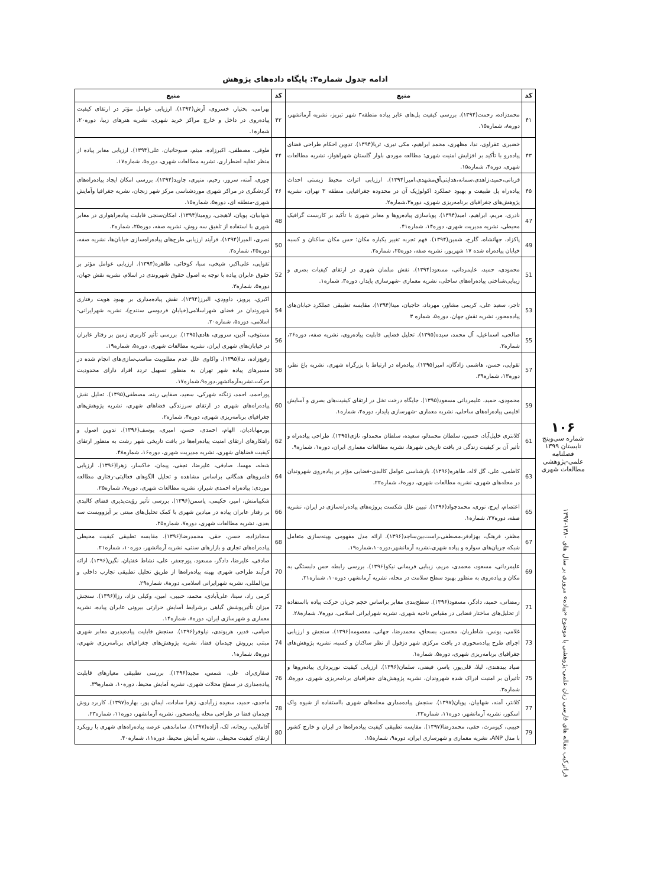ادامه جدول شماره۳: پایگاه داده‌های پژوهش
| کد | منبع | کد | منبع |
| --- | --- | --- | --- |
| ۴۱ | محمدزاده، رحمت(۱۳۹۴). بررسی کیفیت پل‌های عابر پیاده منطقه۳ شهر تبریز، نشریه آرمانشهر، دوره۸، شماره۱۵. | ۴۲ | بهرامی، بختیار، خسروی، آرش(۱۳۹۴). ارزیابی عوامل مؤثر در ارتقای کیفیت پیاده‌روی در داخل و خارج مراکز خرید شهری، نشریه هنرهای زیبا، دوره۲۰، شماره۱. |
| ۴۳ | خضیری عفراوی، ندا، مظهری، محمد ابراهیم، مکی نیری، ثریا(۱۳۹۴). تدوین احکام طراحی فضای پیاده‌رو با تأکید بر افزایش امنیت شهری: مطالعه موردی بلوار گلستان شهراهواز، نشریه مطالعات شهری، دوره۴، شماره۱۵. | ۴۴ | طوقی، مصطفی، اکبرزاده، میثم، صبوحانیان، علی(۱۳۹۴). ارزیابی معابر پیاده از منظر تخلیه اضطراری، نشریه مطالعات شهری، دوره۵، شماره۱۷. |
| ۴۵ | قربانی،حمید،زاهدی،سمانه،هدایتی‌آق‌مشهدی،امیر(۱۳۹۴). ارزیابی اثرات محیط زیستی احداث پیاده‌راه پل طبیعت و بهبود عملکرد اکولوژیک آن در محدوده جغرافیایی منطقه ۳ تهران، نشریه پژوهش‌های جغرافیای برنامه‌ریزی شهری، دوره۳،شماره۲. | ۴۶ | جوری، آمنه، سرور، رحیم، منیری، جاوید(۱۳۹۴). بررسی امکان ایجاد پیاده‌راه‌های گردشگری در مراکز شهری موردشناسی مرکز شهر زنجان، نشریه جغرافیا وآمایش شهری-منطقه ای، دوره۵، شماره۱۵. |
| 47 | نادری، مریم، ابراهیم، امید(۱۳۹۴). پویاسازی پیاده‌روها و معابر شهری با تأکید بر کاربست گرافیک محیطی، نشریه مدیریت شهری، دوره۱۴، شماره۴۱. | 48 | شهابیان، پویان، لاهیجی، رومینا(۱۳۹۴). امکان‌سنجی قابلیت پیاده‌راهواری در معابر شهري با استفاده از تلفیق سه روش، نشریه صفه، دوره۲۵، شماره۲. |
| 49 | پاکزاد، جهانشاه، گلرخ، شمین(۱۳۹۴). فهم تجربه تغییر یکباره مکان؛ حس مکان ساکنان و کسبه خیابان پیاده‌راه شده ۱۷ شهریور، نشریه صفه، دوره۲۵، شماره۳. | 50 | نصری، المیرا(۱۳۹۴). فرآیند ارزیابی طرح‌های پیاده‌راه‌سازی خیابان‌ها، نشریه صفه، دوره۲۵، شماره۳. |
| 51 | محمودی، حمید، علیمردانی، مسعود(۱۳۹۴). نقش مبلمان شهری در ارتقای کیفیات بصری و زیبایی‌شناختی پیاده‌راه‌های ساحلی، نشریه معماری -شهرسازی پایدار، دوره۳، شماره۱. | 52 | تقوایی، علی‌اکبر، شیخی، سبا، کوخائی، طاهره(۱۳۹۴). ارزیابی عوامل مؤثر بر حقوق عابران پیاده با توجه به اصول حقوق شهروندی در اسلام، نشریه نقش جهان، دوره۵، شماره۳. |
| 53 | تاجر، سعید علی، کریمی مشاور، مهرداد، حاجیان، مینا(۱۳۹۴). مقایسه تطبیقی عملکرد خیابان‌های پیاده‌محور، نشریه نقش جهان، دوره۵، شماره ۳ | 54 | اکبري، پرويز، داوودي، البرز(۱۳۹۴). نقش پیاده‌مداری بر بهبود هویت رفتاری شهروندان در فضای شهراسلامی(خیابان فردوسی سنندج)، نشریه شهرایرانی-اسلامی، دوره۵، شماره۲۰. |
| 55 | صالحی، اسماعیل، آل محمد، سیده(۱۳۹۵). تحلیل فضایی قابلیت پیاده‌روی، نشریه صفه، دوره۲۶، شماره۳. | 56 | مستوفی، آذین، سروری، هادی(۱۳۹۵). بررسی تأثیر کاربری زمین بر رفتار عابران در خیابان‌های شهری ایران، نشریه مطالعات شهری، دوره۵، شماره۱۹. |
| 57 | تقوایی، حسن، هاشمی زادگان، امیر(۱۳۹۵). پیاده‌راه در ارتباط با بزرگراه شهری، نشریه باغ نظر، دوره۱۳، شماره۳۹. | 58 | رفیع‌زاده، ندا(۱۳۹۵). واکاوی علل عدم مطلوبیت مناسب‌سازی‌های انجام شده در مسیرهای پیاده شهر تهران به منظور تسهیل تردد افراد دارای محدودیت حرکت،نشریه‌آرمانشهر،دوره۹،شماره۱۷. |
| 59 | محمودی، حمید، علیمردانی مسعود(۱۳۹۵). جایگاه درخت نخل در ارتقای کیفیت‌های بصری و آسایش اقلیمی پیاده‌راه‌های ساحلی، نشریه معماری -شهرسازی پایدار، دوره۴، شماره۱. | 60 | پوراحمد، احمد، زنگنه شهرکی، سعید، صفایی رینه، مصطفی(۱۳۹۵). تحلیل نقش پیاده‌راه‌های شهری در ارتقای سرزندگی فضاهای شهری، نشریه پژوهش‌های جغرافیای برنامه‌ریزی شهری، دوره۴، شماره۲. |
| 61 | کلانتری خلیل‌آباد، حسین، سلطان محمدلو، سعیده، سلطان محمدلو، نازی(۱۳۹۵). طراحی پیاده‌راه و تأثیر آن بر کیفیت زندگی در بافت تاریخی شهرها، نشریه مطالعات معماری ایران، دوره۱، شماره۹. | 62 | پورمهابادیان، الهام، احمدی، حسن، امیری، یوسف(۱۳۹۶). تدوین اصول و راهکارهای ارتقای امنیت پیاده‌راه‌ها در بافت تاریخی شهر رشت به منظور ارتقای کیفیت فضاهای شهری، نشریه مدیریت شهری، دوره۱۶، شماره۴۸. |
| 63 | کاظمی، علی، گل لاله، طاهره(۱۳۹۶). بازشناسی عوامل کالبدی-فضایی مؤثر بر پیاده‌روی شهروندان در محله‌های شهری، نشریه مطالعات شهری، دوره۶، شماره۲۲. | 64 | شعله، مهسا، صادقی، علیرضا، نجفی، پیمان، خاکسار، زهرا(۱۳۹۶). ارزیابی قلمروهای همگانی براساس مشاهده و تحلیل الگوهای فعالیتی-رفتاری مطالعه موردی: پیاده‌راه احمدی شیراز، نشریه مطالعات شهری، دوره۷، شماره۲۵. |
| 65 | اعتصام، ایرج، نوری، محمدجواد(۱۳۹۶). تبیین علل شکست پروژه‌های پیاده‌راه‌سازی در ایران، نشریه صفه، دوره۲۷، شماره۱. | 66 | شکیبامنش، امیر، حکیمی، یاسمن(۱۳۹۶). بررسی تأثیر رؤیت‌پذیری فضای کالبدی بر رفتار عابران پیاده در میادین شهری با کمک تحلیل‌های مبتنی بر آیزوویست سه بعدی، نشریه مطالعات شهری، دوره۷، شماره۲۵. |
| 67 | مظفر، فرهنگ، بهزادفر،مصطفی،راست‌بین‌ساجد(۱۳۹۶). ارائه مدل مفهومی بهینه‌سازی متعامل شبکه جریان‌های سواره و پیاده شهری،نشریه آرمانشهر،دوره۱۰،شماره۱۹. | 68 | سجادزاده، حسن، حقی، محمدرضا(۱۳۹۶). مقایسه تطبیقی کیفیت محیطی پیاده‌راه‌های تجاری و بازارهای سنتی، نشریه آرمانشهر، دوره۱۰، شماره۲۱. |
| 69 | علیمردانی، مسعود، محمدی، مریم، زیبایی فریمانی نیکو(۱۳۹۶). بررسی رابطه حس دلبستگی به مکان و پیاده‌روی به منظور بهبود سطح سلامت در محله، نشریه آرمانشهر، دوره۱۰، شماره۲۱. | 70 | صادقی، علیرضا، دادگر، مسعود، پورجعفر، علی، نشاط عفتیان، نگین(۱۳۹۶). ارائه فرآیند طراحی شهری بهینه پیاده‌راه‌ها از طریق تحلیل تطبیقی تجارب داخلی و بین‌المللی، نشریه شهرایرانی اسلامی، دوره۸، شماره۲۹. |
| 71 | رمضانی، حمید، دادگر، مسعود(۱۳۹۶). سطح‌بندی معابر براساس حجم جریان حرکت پیاده بااستفاده از تحلیل‌های ساختار فضایی در مقیاس ناحیه شهری، نشریه شهرایرانی اسلامی، دوره۷. شماره۲۸. | 72 | کرمی راد، سینا، علی‌آبادی، محمد، حبیبی، امین، وکیلی نژاد، رزا(۱۳۹۶). سنجش میزان تأثیرپوشش گیاهی برشرایط آسایش حرارتی بیرونی عابران پیاده، نشریه معماری و شهرسازی ایران، دوره۸، شماره۱۴. |
| 73 | غلامی، یونس، شاطریان، محسن، بسحاق، محمدرضا، جهانی، معصومه(۱۳۹۶). سنجش و ارزیابی اجرای طرح پیاده‌محوری در بافت مرکزی شهر دزفول از نظر ساکنان و کسبه، نشریه پژوهش‌های جغرافیای برنامه‌ریزی شهری، دوره۵. شماره۱. | 74 | صیامی، قدیر، هریوندی، نیلوفر(۱۳۹۶). سنجش قابلیت پیاده‌پذیری معابر شهری مبتنی برروش چیدمان فضا، نشریه پژوهش‌های جغرافیای برنامه‌ریزی شهری، دوره۵. شماره۱. |
| 75 | صیاد بیدهندی، لیلا، قلی‌پور، یاسر، فیضی، سلمان(۱۳۹۶). ارزیابی کیفیت نورپردازی پیاده‌روها و تأثیرآن بر امنیت ادراک شده شهروندان، نشریه پژوهش‌های جغرافیای برنامه‌ریزی شهری، دوره۵. شماره۳. | 76 | صفاری‌راد، علی، شمس، مجید(۱۳۹۶). بررسی تطبیقی معیارهای قابلیت پیاده‌مداری در سطح محلات شهری، نشریه آمایش محیط، دوره۱۰، شماره۳۹. |
| 77 | کلانتر، آمنه، شهابیان، پویان(۱۳۹۷). سنجش پیاده‌مداری محله‌های شهری بااستفاده از شیوه واک اسکور، نشریه آرمانشهر، دوره۱۱، شماره۲۳. | 78 | ماجدی، حمید، سعیده زرآبادی، زهرا سادات، ایمان پور، بهاره(۱۳۹۷). کاربرد روش چیدمان فضا در طراحی محله پیاده‌محور، نشریه آرمانشهر، دوره۱۱، شماره۲۳. |
| 79 | حبیبی، کیومرث، حقی، محمدرضا(۱۳۹۷). مقایسه تطبیقی کیفیت پیاده‌راه‌ها در ایران و خارج کشور با مدل ANP، نشریه معماری و شهرسازی ایران، دوره۹، شماره۱۵. | 80 | آقاملایی، ریحانه، لک، آزاده(۱۳۹۷). ساماندهی عرصه پیاده‌راه‌های شهری با رویکرد ارتقای کیفیت محیطی، نشریه آمایش محیط، دوره۱۱، شماره۴۰. |
۱۰۶
شماره سی‌وپنج
تابستان ۱۳۹۹
فصلنامه
علمی-پژوهشی
مطالعات شهری
فراترکیب مقاله های فارسی زبان علمی-پژوهشی با موضوع «پیاده» مروری بر سال های ۱۳۸۰-۱۳۹۷